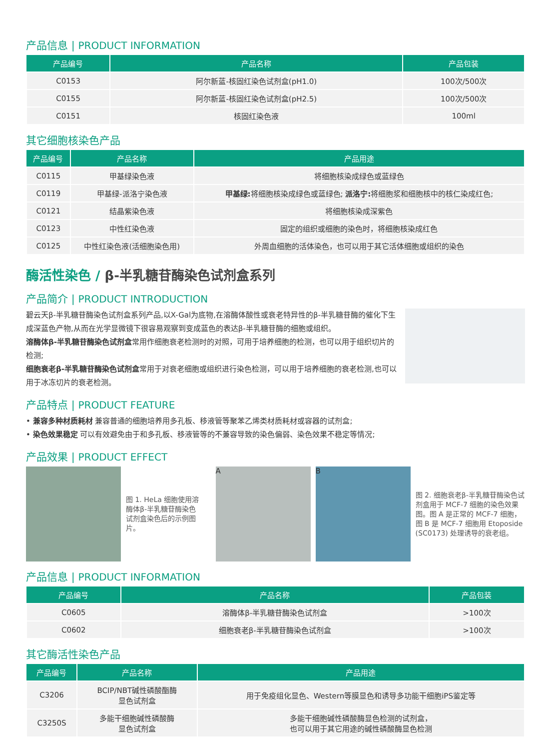产品信息 | PRODUCT INFORMATION
| 产品编号 | 产品名称 | 产品包装 |
| --- | --- | --- |
| C0153 | 阿尔新蓝-核固红染色试剂盒(pH1.0) | 100次/500次 |
| C0155 | 阿尔新蓝-核固红染色试剂盒(pH2.5) | 100次/500次 |
| C0151 | 核固红染色液 | 100ml |
其它细胞核染色产品
| 产品编号 | 产品名称 | 产品用途 |
| --- | --- | --- |
| C0115 | 甲基绿染色液 | 将细胞核染成绿色或蓝绿色 |
| C0119 | 甲基绿-派洛宁染色液 | 甲基绿: 将细胞核染成绿色或蓝绿色; 派洛宁: 将细胞浆和细胞核中的核仁染成红色; |
| C0121 | 结晶紫染色液 | 将细胞核染成深紫色 |
| C0123 | 中性红染色液 | 固定的组织或细胞的染色时，将细胞核染成红色 |
| C0125 | 中性红染色液(活细胞染色用) | 外周血细胞的活体染色，也可以用于其它活体细胞或组织的染色 |
酶活性染色 / β-半乳糖苷酶染色试剂盒系列
产品简介 | PRODUCT INTRODUCTION
碧云天β-半乳糖苷酶染色试剂盒系列产品,以X-Gal为底物,在溶酶体酸性或衰老特异性的β-半乳糖苷酶的催化下生成深蓝色产物,从而在光学显微镜下很容易观察到变成蓝色的表达β-半乳糖苷酶的细胞或组织。
溶酶体β-半乳糖苷酶染色试剂盒常用作细胞衰老检测时的对照，可用于培养细胞的检测，也可以用于组织切片的检测;
细胞衰老β-半乳糖苷酶染色试剂盒常用于对衰老细胞或组织进行染色检测，可以用于培养细胞的衰老检测,也可以用于冰冻切片的衰老检测。
产品特点 | PRODUCT FEATURE
• 兼容多种材质耗材 兼容普通的细胞培养用多孔板、移液管等聚苯乙烯类材质耗材或容器的试剂盒;
• 染色效果稳定 可以有效避免由于和多孔板、移液管等的不兼容导致的染色偏弱、染色效果不稳定等情况;
产品效果 | PRODUCT EFFECT
图 1. HeLa 细胞使用溶酶体β-半乳糖苷酶染色试剂盒染色后的示例图片。
A B
图 2. 细胞衰老β-半乳糖苷酶染色试剂盒用于 MCF-7 细胞的染色效果图。图 A 是正常的 MCF-7 细胞，图 B 是 MCF-7 细胞用 Etoposide (SC0173) 处理诱导的衰老组。
产品信息 | PRODUCT INFORMATION
| 产品编号 | 产品名称 | 产品包装 |
| --- | --- | --- |
| C0605 | 溶酶体β-半乳糖苷酶染色试剂盒 | >100次 |
| C0602 | 细胞衰老β-半乳糖苷酶染色试剂盒 | >100次 |
其它酶活性染色产品
| 产品编号 | 产品名称 | 产品用途 |
| --- | --- | --- |
| C3206 | BCIP/NBT碱性磷酸酯酶 显色试剂盒 | 用于免疫组化显色、Western等膜显色和诱导多功能干细胞iPS鉴定等 |
| C3250S | 多能干细胞碱性磷酸酶 显色试剂盒 | 多能干细胞碱性磷酸酶显色检测的试剂盒， 也可以用于其它用途的碱性磷酸酶显色检测 |